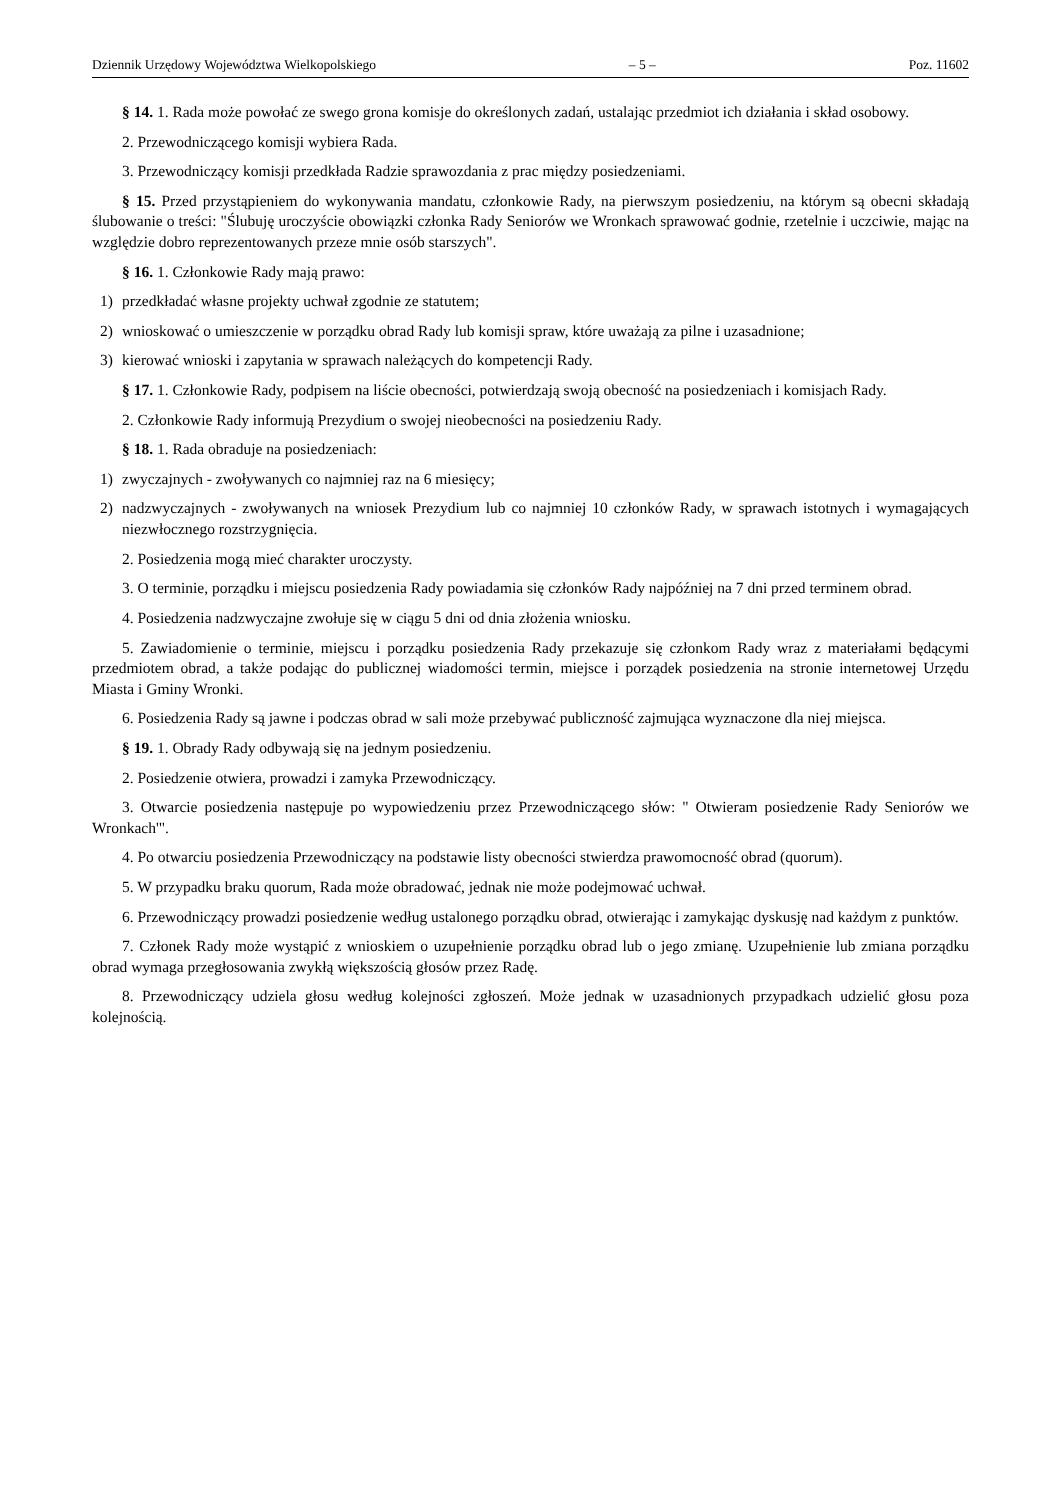Dziennik Urzędowy Województwa Wielkopolskiego – 5 – Poz. 11602
§ 14. 1. Rada może powołać ze swego grona komisje do określonych zadań, ustalając przedmiot ich działania i skład osobowy.
2. Przewodniczącego komisji wybiera Rada.
3. Przewodniczący komisji przedkłada Radzie sprawozdania z prac między posiedzeniami.
§ 15. Przed przystąpieniem do wykonywania mandatu, członkowie Rady, na pierwszym posiedzeniu, na którym są obecni składają ślubowanie o treści: "Ślubuję uroczyście obowiązki członka Rady Seniorów we Wronkach sprawować godnie, rzetelnie i uczciwie, mając na względzie dobro reprezentowanych przeze mnie osób starszych".
§ 16. 1. Członkowie Rady mają prawo:
1) przedkładać własne projekty uchwał zgodnie ze statutem;
2) wnioskować o umieszczenie w porządku obrad Rady lub komisji spraw, które uważają za pilne i uzasadnione;
3) kierować wnioski i zapytania w sprawach należących do kompetencji Rady.
§ 17. 1. Członkowie Rady, podpisem na liście obecności, potwierdzają swoją obecność na posiedzeniach i komisjach Rady.
2. Członkowie Rady informują Prezydium o swojej nieobecności na posiedzeniu Rady.
§ 18. 1. Rada obraduje na posiedzeniach:
1) zwyczajnych - zwoływanych co najmniej raz na 6 miesięcy;
2) nadzwyczajnych - zwoływanych na wniosek Prezydium lub co najmniej 10 członków Rady, w sprawach istotnych i wymagających niezwłocznego rozstrzygnięcia.
2. Posiedzenia mogą mieć charakter uroczysty.
3. O terminie, porządku i miejscu posiedzenia Rady powiadamia się członków Rady najpóźniej na 7 dni przed terminem obrad.
4. Posiedzenia nadzwyczajne zwołuje się w ciągu 5 dni od dnia złożenia wniosku.
5. Zawiadomienie o terminie, miejscu i porządku posiedzenia Rady przekazuje się członkom Rady wraz z materiałami będącymi przedmiotem obrad, a także podając do publicznej wiadomości termin, miejsce i porządek posiedzenia na stronie internetowej Urzędu Miasta i Gminy Wronki.
6. Posiedzenia Rady są jawne i podczas obrad w sali może przebywać publiczność zajmująca wyznaczone dla niej miejsca.
§ 19. 1. Obrady Rady odbywają się na jednym posiedzeniu.
2. Posiedzenie otwiera, prowadzi i zamyka Przewodniczący.
3. Otwarcie posiedzenia następuje po wypowiedzeniu przez Przewodniczącego słów: " Otwieram posiedzenie Rady Seniorów we Wronkach'".
4. Po otwarciu posiedzenia Przewodniczący na podstawie listy obecności stwierdza prawomocność obrad (quorum).
5. W przypadku braku quorum, Rada może obradować, jednak nie może podejmować uchwał.
6. Przewodniczący prowadzi posiedzenie według ustalonego porządku obrad, otwierając i zamykając dyskusję nad każdym z punktów.
7. Członek Rady może wystąpić z wnioskiem o uzupełnienie porządku obrad lub o jego zmianę. Uzupełnienie lub zmiana porządku obrad wymaga przegłosowania zwykłą większością głosów przez Radę.
8. Przewodniczący udziela głosu według kolejności zgłoszeń. Może jednak w uzasadnionych przypadkach udzielić głosu poza kolejnością.